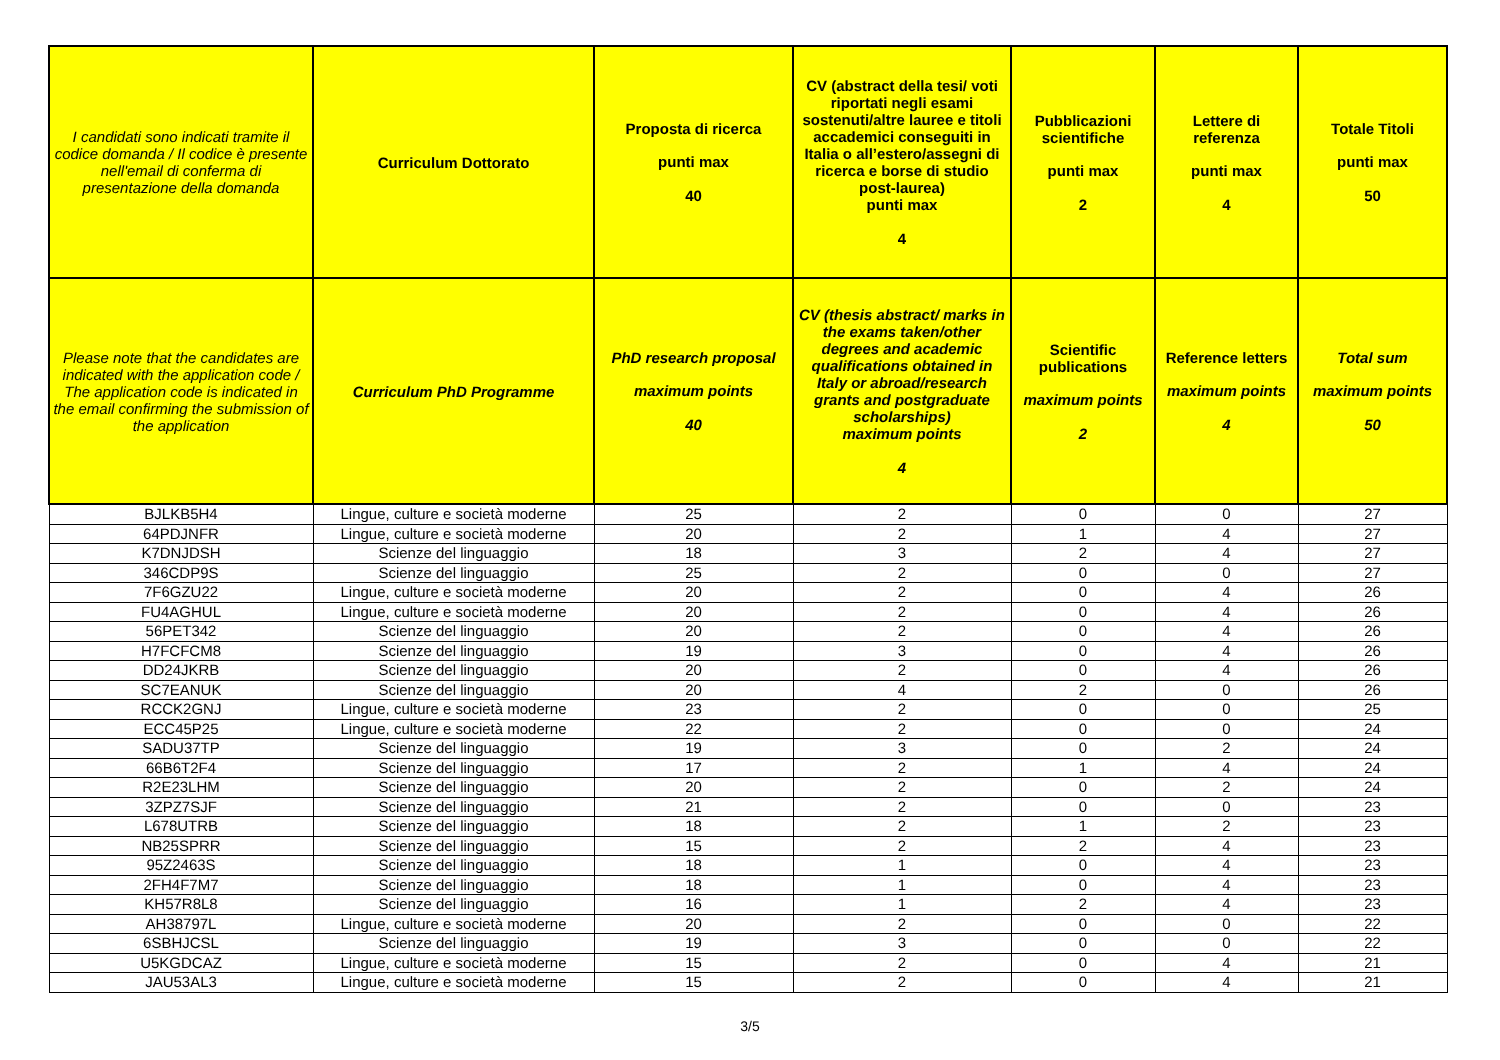| I candidati sono indicati tramite il codice domanda / Il codice è presente nell'email di conferma di presentazione della domanda | Curriculum Dottorato | Proposta di ricerca punti max 40 | CV (abstract della tesi/ voti riportati negli esami sostenuti/altre lauree e titoli accademici conseguiti in Italia o all’estero/assegni di ricerca e borse di studio post-laurea) punti max 4 | Pubblicazioni scientifiche punti max 2 | Lettere di referenza punti max 4 | Totale Titoli punti max 50 |
| --- | --- | --- | --- | --- | --- | --- |
| Please note that the candidates are indicated with the application code / The application code is indicated in the email confirming the submission of the application | Curriculum PhD Programme | PhD research proposal maximum points 40 | CV (thesis abstract/ marks in the exams taken/other degrees and academic qualifications obtained in Italy or abroad/research grants and postgraduate scholarships) maximum points 4 | Scientific publications maximum points 2 | Reference letters maximum points 4 | Total sum maximum points 50 |
| BJLKB5H4 | Lingue, culture e società moderne | 25 | 2 | 0 | 0 | 27 |
| 64PDJNFR | Lingue, culture e società moderne | 20 | 2 | 1 | 4 | 27 |
| K7DNJDSH | Scienze del linguaggio | 18 | 3 | 2 | 4 | 27 |
| 346CDP9S | Scienze del linguaggio | 25 | 2 | 0 | 0 | 27 |
| 7F6GZU22 | Lingue, culture e società moderne | 20 | 2 | 0 | 4 | 26 |
| FU4AGHUL | Lingue, culture e società moderne | 20 | 2 | 0 | 4 | 26 |
| 56PET342 | Scienze del linguaggio | 20 | 2 | 0 | 4 | 26 |
| H7FCFCM8 | Scienze del linguaggio | 19 | 3 | 0 | 4 | 26 |
| DD24JKRB | Scienze del linguaggio | 20 | 2 | 0 | 4 | 26 |
| SC7EANUK | Scienze del linguaggio | 20 | 4 | 2 | 0 | 26 |
| RCCK2GNJ | Lingue, culture e società moderne | 23 | 2 | 0 | 0 | 25 |
| ECC45P25 | Lingue, culture e società moderne | 22 | 2 | 0 | 0 | 24 |
| SADU37TP | Scienze del linguaggio | 19 | 3 | 0 | 2 | 24 |
| 66B6T2F4 | Scienze del linguaggio | 17 | 2 | 1 | 4 | 24 |
| R2E23LHM | Scienze del linguaggio | 20 | 2 | 0 | 2 | 24 |
| 3ZPZ7SJF | Scienze del linguaggio | 21 | 2 | 0 | 0 | 23 |
| L678UTRB | Scienze del linguaggio | 18 | 2 | 1 | 2 | 23 |
| NB25SPRR | Scienze del linguaggio | 15 | 2 | 2 | 4 | 23 |
| 95Z2463S | Scienze del linguaggio | 18 | 1 | 0 | 4 | 23 |
| 2FH4F7M7 | Scienze del linguaggio | 18 | 1 | 0 | 4 | 23 |
| KH57R8L8 | Scienze del linguaggio | 16 | 1 | 2 | 4 | 23 |
| AH38797L | Lingue, culture e società moderne | 20 | 2 | 0 | 0 | 22 |
| 6SBHJCSL | Scienze del linguaggio | 19 | 3 | 0 | 0 | 22 |
| U5KGDCAZ | Lingue, culture e società moderne | 15 | 2 | 0 | 4 | 21 |
| JAU53AL3 | Lingue, culture e società moderne | 15 | 2 | 0 | 4 | 21 |
3/5